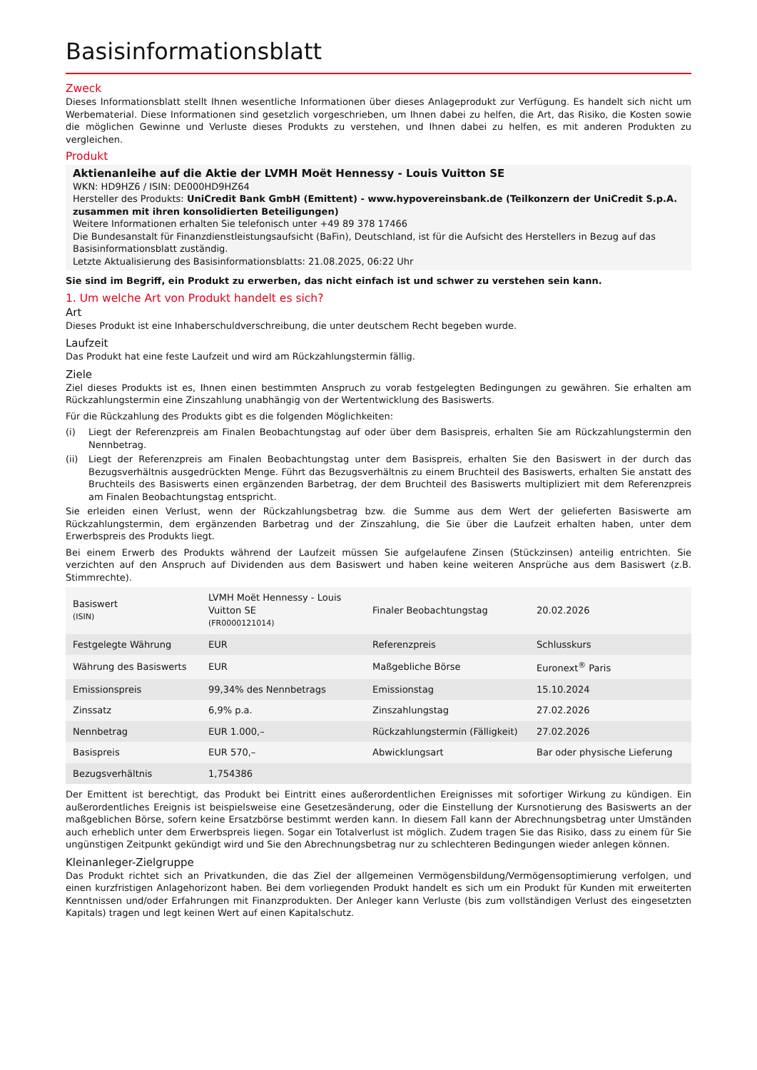Basisinformationsblatt
Zweck
Dieses Informationsblatt stellt Ihnen wesentliche Informationen über dieses Anlageprodukt zur Verfügung. Es handelt sich nicht um Werbematerial. Diese Informationen sind gesetzlich vorgeschrieben, um Ihnen dabei zu helfen, die Art, das Risiko, die Kosten sowie die möglichen Gewinne und Verluste dieses Produkts zu verstehen, und Ihnen dabei zu helfen, es mit anderen Produkten zu vergleichen.
Produkt
Aktienanleihe auf die Aktie der LVMH Moët Hennessy - Louis Vuitton SE
WKN: HD9HZ6 / ISIN: DE000HD9HZ64
Hersteller des Produkts: UniCredit Bank GmbH (Emittent) - www.hypovereinsbank.de (Teilkonzern der UniCredit S.p.A. zusammen mit ihren konsolidierten Beteiligungen)
Weitere Informationen erhalten Sie telefonisch unter +49 89 378 17466
Die Bundesanstalt für Finanzdienstleistungsaufsicht (BaFin), Deutschland, ist für die Aufsicht des Herstellers in Bezug auf das Basisinformationsblatt zuständig.
Letzte Aktualisierung des Basisinformationsblatts: 21.08.2025, 06:22 Uhr
Sie sind im Begriff, ein Produkt zu erwerben, das nicht einfach ist und schwer zu verstehen sein kann.
1. Um welche Art von Produkt handelt es sich?
Art
Dieses Produkt ist eine Inhaberschuldverschreibung, die unter deutschem Recht begeben wurde.
Laufzeit
Das Produkt hat eine feste Laufzeit und wird am Rückzahlungstermin fällig.
Ziele
Ziel dieses Produkts ist es, Ihnen einen bestimmten Anspruch zu vorab festgelegten Bedingungen zu gewähren. Sie erhalten am Rückzahlungstermin eine Zinszahlung unabhängig von der Wertentwicklung des Basiswerts.
Für die Rückzahlung des Produkts gibt es die folgenden Möglichkeiten:
(i) Liegt der Referenzpreis am Finalen Beobachtungstag auf oder über dem Basispreis, erhalten Sie am Rückzahlungstermin den Nennbetrag.
(ii) Liegt der Referenzpreis am Finalen Beobachtungstag unter dem Basispreis, erhalten Sie den Basiswert in der durch das Bezugsverhältnis ausgedrückten Menge. Führt das Bezugsverhältnis zu einem Bruchteil des Basiswerts, erhalten Sie anstatt des Bruchteils des Basiswerts einen ergänzenden Barbetrag, der dem Bruchteil des Basiswerts multipliziert mit dem Referenzpreis am Finalen Beobachtungstag entspricht.
Sie erleiden einen Verlust, wenn der Rückzahlungsbetrag bzw. die Summe aus dem Wert der gelieferten Basiswerte am Rückzahlungstermin, dem ergänzenden Barbetrag und der Zinszahlung, die Sie über die Laufzeit erhalten haben, unter dem Erwerbspreis des Produkts liegt.
Bei einem Erwerb des Produkts während der Laufzeit müssen Sie aufgelaufene Zinsen (Stückzinsen) anteilig entrichten. Sie verzichten auf den Anspruch auf Dividenden aus dem Basiswert und haben keine weiteren Ansprüche aus dem Basiswert (z.B. Stimmrechte).
| Basiswert (ISIN) | LVMH Moët Hennessy - Louis Vuitton SE (FR0000121014) | Finaler Beobachtungstag | 20.02.2026 |
| Festgelegte Währung | EUR | Referenzpreis | Schlusskurs |
| Währung des Basiswerts | EUR | Maßgebliche Börse | Euronext<sup>®</sup> Paris |
| Emissionspreis | 99,34% des Nennbetrags | Emissionstag | 15.10.2024 |
| Zinssatz | 6,9% p.a. | Zinszahlungstag | 27.02.2026 |
| Nennbetrag | EUR 1.000,– | Rückzahlungstermin (Fälligkeit) | 27.02.2026 |
| Basispreis | EUR 570,– | Abwicklungsart | Bar oder physische Lieferung |
| Bezugsverhältnis | 1,754386 | | |
Der Emittent ist berechtigt, das Produkt bei Eintritt eines außerordentlichen Ereignisses mit sofortiger Wirkung zu kündigen. Ein außerordentliches Ereignis ist beispielsweise eine Gesetzesänderung, oder die Einstellung der Kursnotierung des Basiswerts an der maßgeblichen Börse, sofern keine Ersatzbörse bestimmt werden kann. In diesem Fall kann der Abrechnungsbetrag unter Umständen auch erheblich unter dem Erwerbspreis liegen. Sogar ein Totalverlust ist möglich. Zudem tragen Sie das Risiko, dass zu einem für Sie ungünstigen Zeitpunkt gekündigt wird und Sie den Abrechnungsbetrag nur zu schlechteren Bedingungen wieder anlegen können.
Kleinanleger-Zielgruppe
Das Produkt richtet sich an Privatkunden, die das Ziel der allgemeinen Vermögensbildung/Vermögensoptimierung verfolgen, und einen kurzfristigen Anlagehorizont haben. Bei dem vorliegenden Produkt handelt es sich um ein Produkt für Kunden mit erweiterten Kenntnissen und/oder Erfahrungen mit Finanzprodukten. Der Anleger kann Verluste (bis zum vollständigen Verlust des eingesetzten Kapitals) tragen und legt keinen Wert auf einen Kapitalschutz.